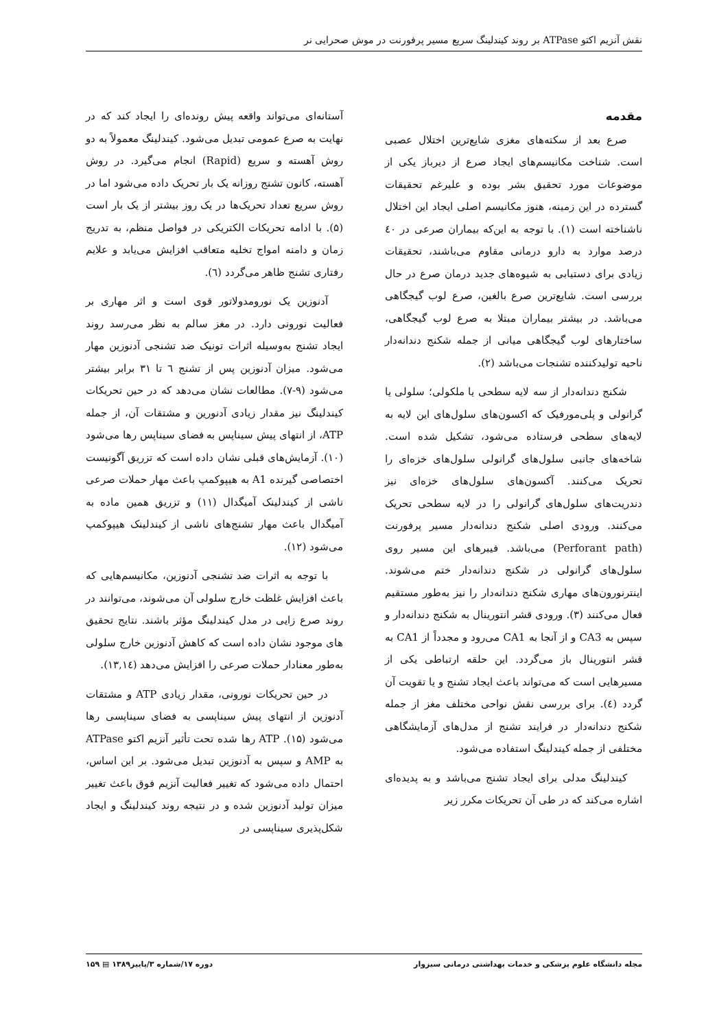نقش آنزیم اکتو ATPase بر روند کیندلینگ سریع مسیر پرفورنت در موش صحرایی نر
مقدمه
صرع بعد از سکته‌های مغزی شایع‌ترین اختلال عصبی است. شناخت مکانیسم‌های ایجاد صرع از دیرباز یکی از موضوعات مورد تحقیق بشر بوده و علیرغم تحقیقات گسترده در این زمینه، هنوز مکانیسم اصلی ایجاد این اختلال ناشناخته است (۱). با توجه به این‌که بیماران صرعی در ٤۰ درصد موارد به دارو درمانی مقاوم می‌باشند، تحقیقات زیادی برای دستیابی به شیوه‌های جدید درمان صرع در حال بررسی است. شایع‌ترین صرع بالغین، صرع لوب گیجگاهی می‌باشد. در بیشتر بیماران مبتلا به صرع لوب گیجگاهی، ساختارهای لوب گیجگاهی میانی از جمله شکنج دندانه‌دار ناحیه تولیدکننده تشنجات می‌باشد (۲).
شکنج دندانه‌دار از سه لایه سطحی یا ملکولی؛ سلولی یا گرانولی و پلی‌مورفیک که اکسون‌های سلول‌های این لایه به لایه‌های سطحی فرستاده می‌شود، تشکیل شده است. شاخه‌های جانبی سلول‌های گرانولی سلول‌های خزه‌ای را تحریک می‌کنند. آکسون‌های سلول‌های خزه‌ای نیز دندریت‌های سلول‌های گرانولی را در لایه سطحی تحریک می‌کنند. ورودی اصلی شکنج دندانه‌دار مسیر پرفورنت (Perforant path) می‌باشد. فیبرهای این مسیر روی سلول‌های گرانولی در شکنج دندانه‌دار ختم می‌شوند. اینترنورون‌های مهاری شکنج دندانه‌دار را نیز به‌طور مستقیم فعال می‌کنند (۳). ورودی قشر انتورینال به شکنج دندانه‌دار و سپس به CA3 و از آنجا به CA1 می‌رود و مجدداً از CA1 به قشر انتورینال باز می‌گردد. این حلقه ارتباطی یکی از مسیرهایی است که می‌تواند باعث ایجاد تشنج و یا تقویت آن گردد (٤). برای بررسی نقش نواحی مختلف مغز از جمله شکنج دندانه‌دار در فرایند تشنج از مدل‌های آزمایشگاهی مختلفی از جمله کیندلینگ استفاده می‌شود.
کیندلینگ مدلی برای ایجاد تشنج می‌باشد و به پدیده‌ای اشاره می‌کند که در طی آن تحریکات مکرر زیر
آستانه‌ای می‌تواند واقعه پیش رونده‌ای را ایجاد کند که در نهایت به صرع عمومی تبدیل می‌شود. کیندلینگ معمولاً به دو روش آهسته و سریع (Rapid) انجام می‌گیرد. در روش آهسته، کانون تشنج روزانه یک بار تحریک داده می‌شود اما در روش سریع تعداد تحریک‌ها در یک روز بیشتر از یک بار است (۵). با ادامه تحریکات الکتریکی در فواصل منظم، به تدریج زمان و دامنه امواج تخلیه متعاقب افزایش می‌یابد و علایم رفتاری تشنج ظاهر می‌گردد (٦).
آدنوزین یک نورومدولاتور قوی است و اثر مهاری بر فعالیت نورونی دارد. در مغز سالم به نظر می‌رسد روند ایجاد تشنج به‌وسیله اثرات تونیک ضد تشنجی آدنوزین مهار می‌شود. میزان آدنوزین پس از تشنج ٦ تا ۳۱ برابر بیشتر می‌شود (۹-۷). مطالعات نشان می‌دهد که در حین تحریکات کیندلینگ نیز مقدار زیادی آدنورین و مشتقات آن، از جمله ATP، از انتهای پیش سیناپس به فضای سیناپس رها می‌شود (۱۰). آزمایش‌های قبلی نشان داده است که تزریق آگونیست اختصاصی گیرنده A1 به هیپوکمپ باعث مهار حملات صرعی ناشی از کیندلینک آمیگدال (۱۱) و تزریق همین ماده به آمیگدال باعث مهار تشنج‌های ناشی از کیندلینک هیپوکمپ می‌شود (۱۲).
با توجه به اثرات ضد تشنجی آدنوزین، مکانیسم‌هایی که باعث افزایش غلظت خارج سلولی آن می‌شوند، می‌توانند در روند صرع زایی در مدل کیندلینگ مؤثر باشند. نتایج تحقیق های موجود نشان داده است که کاهش آدنوزین خارج سلولی به‌طور معنادار حملات صرعی را افزایش می‌دهد (۱۳,۱٤).
در حین تحریکات نورونی، مقدار زیادی ATP و مشتقات آدنوزین از انتهای پیش سیناپسی به فضای سیناپسی رها می‌شود (۱۵). ATP رها شده تحت تأثیر آنزیم اکتو ATPase به AMP و سپس به آدنوزین تبدیل می‌شود. بر این اساس، احتمال داده می‌شود که تغییر فعالیت آنزیم فوق باعث تغییر میزان تولید آدنوزین شده و در نتیجه روند کیندلینگ و ایجاد شکل‌پذیری سیناپسی در
مجله دانشگاه علوم پزشکی و خدمات بهداشتی درمانی سبزوار دوره ۱۷/شماره ۳/پاییز۱۳۸۹ ▤ ۱۵۹